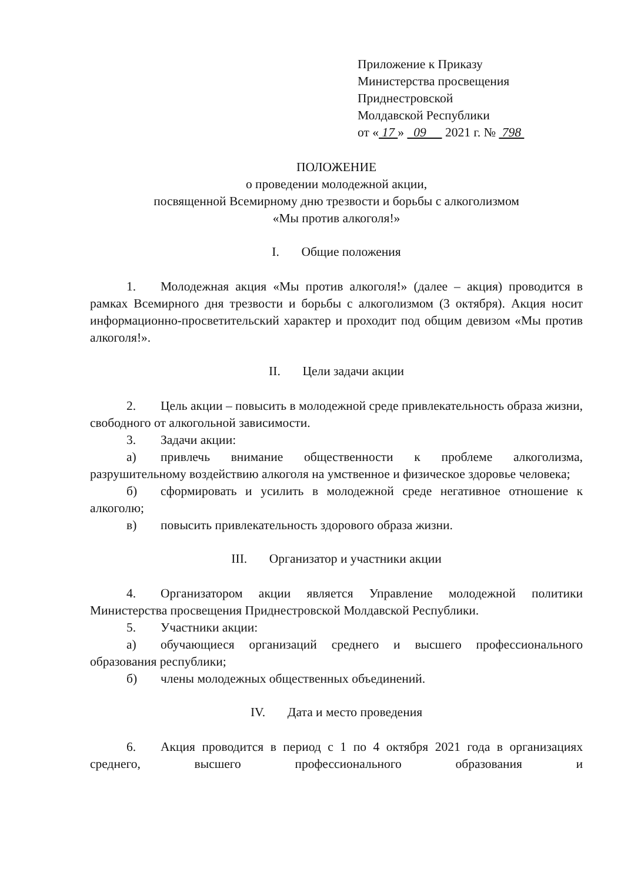Приложение к Приказу
Министерства просвещения
Приднестровской
Молдавской Республики
от « 17 » 09 2021 г. № 798
ПОЛОЖЕНИЕ
о проведении молодежной акции,
посвященной Всемирному дню трезвости и борьбы с алкоголизмом
«Мы против алкоголя!»
I. Общие положения
1. Молодежная акция «Мы против алкоголя!» (далее – акция) проводится в рамках Всемирного дня трезвости и борьбы с алкоголизмом (3 октября). Акция носит информационно-просветительский характер и проходит под общим девизом «Мы против алкоголя!».
II. Цели задачи акции
2. Цель акции – повысить в молодежной среде привлекательность образа жизни, свободного от алкогольной зависимости.
3. Задачи акции:
а) привлечь внимание общественности к проблеме алкоголизма, разрушительному воздействию алкоголя на умственное и физическое здоровье человека;
б) сформировать и усилить в молодежной среде негативное отношение к алкоголю;
в) повысить привлекательность здорового образа жизни.
III. Организатор и участники акции
4. Организатором акции является Управление молодежной политики Министерства просвещения Приднестровской Молдавской Республики.
5. Участники акции:
а) обучающиеся организаций среднего и высшего профессионального образования республики;
б) члены молодежных общественных объединений.
IV. Дата и место проведения
6. Акция проводится в период с 1 по 4 октября 2021 года в организациях среднего, высшего профессионального образования и